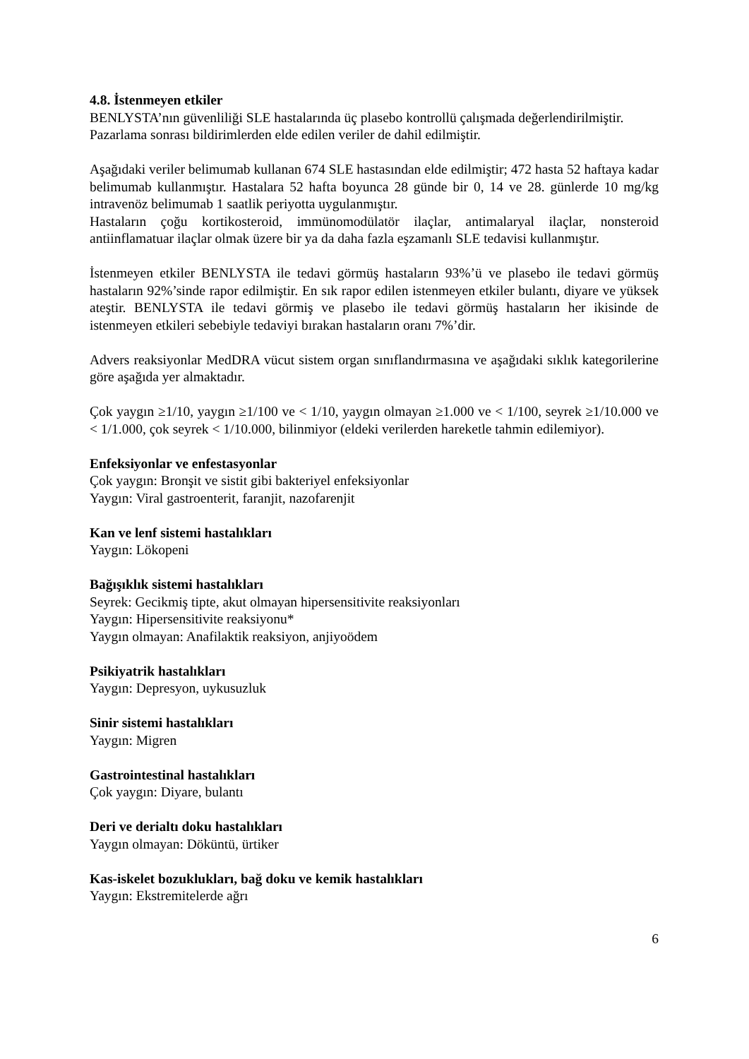4.8. İstenmeyen etkiler
BENLYSTA’nın güvenliliği SLE hastalarında üç plasebo kontrollü çalışmada değerlendirilmiştir.
Pazarlama sonrası bildirimlerden elde edilen veriler de dahil edilmiştir.
Aşağıdaki veriler belimumab kullanan 674 SLE hastasından elde edilmiştir; 472 hasta 52 haftaya kadar belimumab kullanmıştır. Hastalara 52 hafta boyunca 28 günde bir 0, 14 ve 28. günlerde 10 mg/kg intravenöz belimumab 1 saatlik periyotta uygulanmıştır.
Hastaların çoğu kortikosteroid, immünomodülatör ilaçlar, antimalaryal ilaçlar, nonsteroid antiinflamatuar ilaçlar olmak üzere bir ya da daha fazla eşzamanlı SLE tedavisi kullanmıştır.
İstenmeyen etkiler BENLYSTA ile tedavi görmüş hastaların 93%’ü ve plasebo ile tedavi görmüş hastaların 92%’sinde rapor edilmiştir. En sık rapor edilen istenmeyen etkiler bulantı, diyare ve yüksek ateştir. BENLYSTA ile tedavi görmiş ve plasebo ile tedavi görmüş hastaların her ikisinde de istenmeyen etkileri sebebiyle tedaviyi bırakan hastaların oranı 7%’dir.
Advers reaksiyonlar MedDRA vücut sistem organ sınıflandırmasına ve aşağıdaki sıklık kategorilerine göre aşağıda yer almaktadır.
Çok yaygın ≥1/10, yaygın ≥1/100 ve < 1/10, yaygın olmayan ≥1.000 ve < 1/100, seyrek ≥1/10.000 ve < 1/1.000, çok seyrek < 1/10.000, bilinmiyor (eldeki verilerden hareketle tahmin edilemiyor).
Enfeksiyonlar ve enfestasyonlar
Çok yaygın: Bronşit ve sistit gibi bakteriyel enfeksiyonlar
Yaygın: Viral gastroenterit, faranjit, nazofarenjit
Kan ve lenf sistemi hastalıkları
Yaygın: Lökopeni
Bağışıklık sistemi hastalıkları
Seyrek: Gecikmiş tipte, akut olmayan hipersensitivite reaksiyonları
Yaygın: Hipersensitivite reaksiyonu*
Yaygın olmayan: Anafilaktik reaksiyon, anjiyoödem
Psikiyatrik hastalıkları
Yaygın: Depresyon, uykusuzluk
Sinir sistemi hastalıkları
Yaygın: Migren
Gastrointestinal hastalıkları
Çok yaygın: Diyare, bulantı
Deri ve derialtı doku hastalıkları
Yaygın olmayan: Döküntü, ürtiker
Kas-iskelet bozuklukları, bağ doku ve kemik hastalıkları
Yaygın: Ekstremitelerde ağrı
6